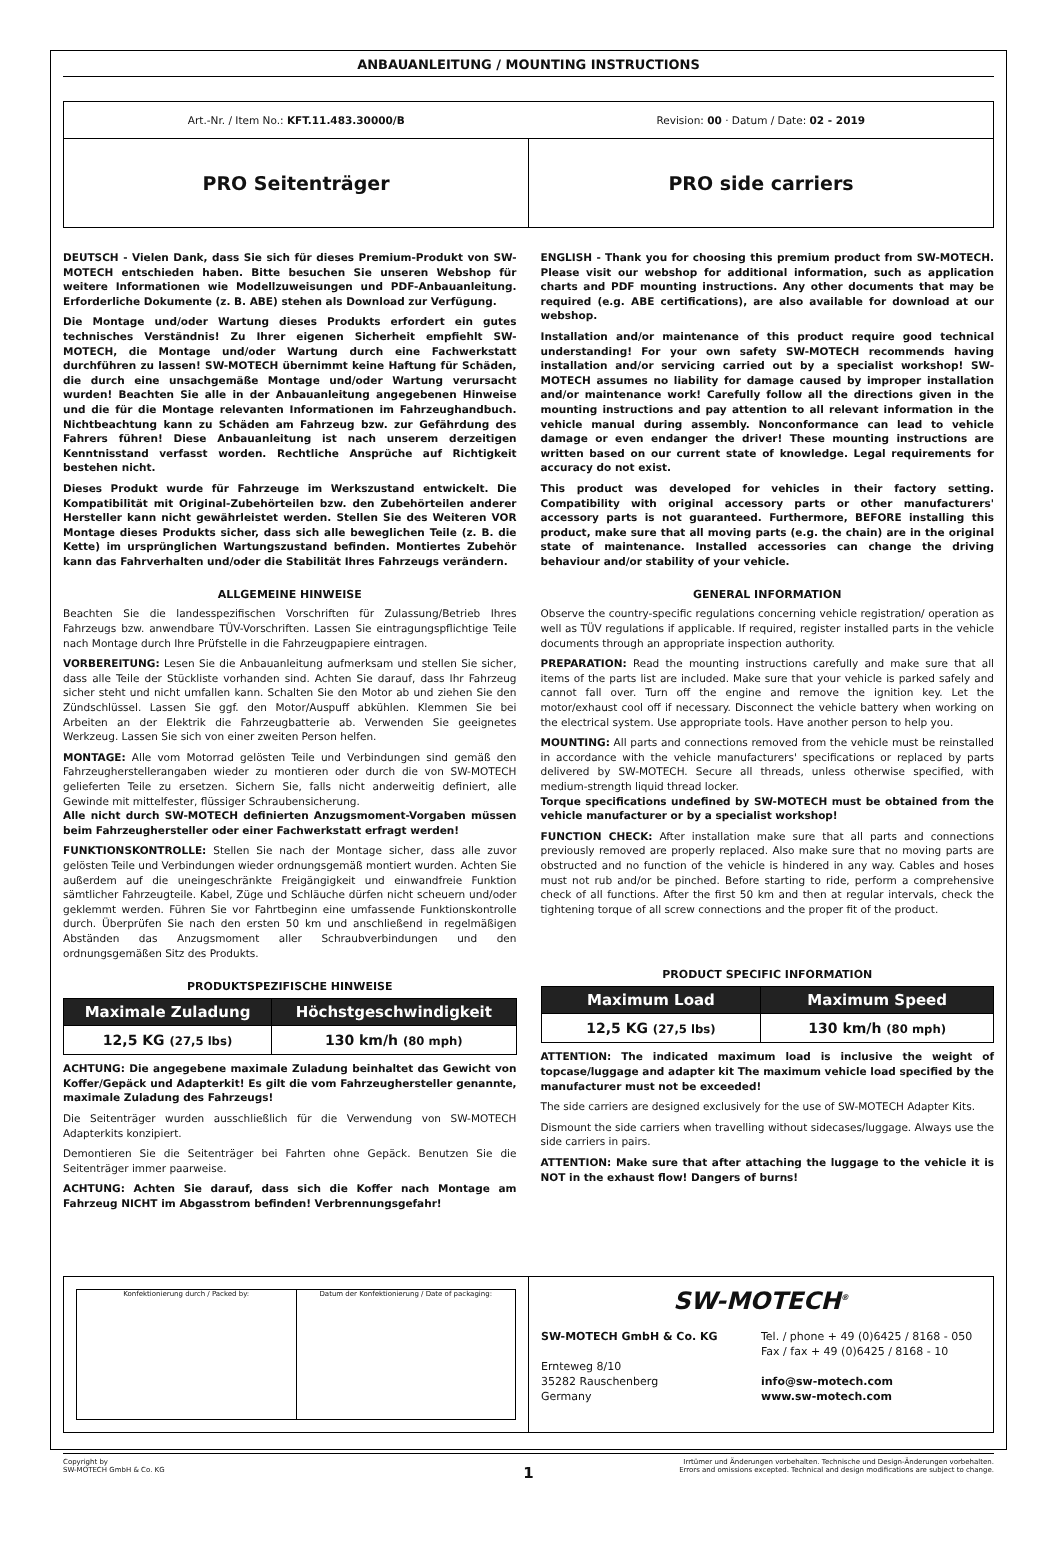ANBAUANLEITUNG / MOUNTING INSTRUCTIONS
Art.-Nr. / Item No.: KFT.11.483.30000/B
Revision: 00 · Datum / Date: 02 - 2019
PRO Seitenträger PRO side carriers
DEUTSCH - Vielen Dank, dass Sie sich für dieses Premium-Produkt von SW-MOTECH entschieden haben. Bitte besuchen Sie unseren Webshop für weitere Informationen wie Modellzuweisungen und PDF-Anbauanleitung. Erforderliche Dokumente (z. B. ABE) stehen als Download zur Verfügung.
Die Montage und/oder Wartung dieses Produkts erfordert ein gutes technisches Verständnis! Zu Ihrer eigenen Sicherheit empfiehlt SW-MOTECH, die Montage und/oder Wartung durch eine Fachwerkstatt durchführen zu lassen! SW-MOTECH übernimmt keine Haftung für Schäden, die durch eine unsachgemäße Montage und/oder Wartung verursacht wurden! Beachten Sie alle in der Anbauanleitung angegebenen Hinweise und die für die Montage relevanten Informationen im Fahrzeughandbuch. Nichtbeachtung kann zu Schäden am Fahrzeug bzw. zur Gefährdung des Fahrers führen! Diese Anbauanleitung ist nach unserem derzeitigen Kenntnisstand verfasst worden. Rechtliche Ansprüche auf Richtigkeit bestehen nicht.
Dieses Produkt wurde für Fahrzeuge im Werkszustand entwickelt. Die Kompatibilität mit Original-Zubehörteilen bzw. den Zubehörteilen anderer Hersteller kann nicht gewährleistet werden. Stellen Sie des Weiteren VOR Montage dieses Produkts sicher, dass sich alle beweglichen Teile (z. B. die Kette) im ursprünglichen Wartungszustand befinden. Montiertes Zubehör kann das Fahrverhalten und/oder die Stabilität Ihres Fahrzeugs verändern.
ALLGEMEINE HINWEISE
Beachten Sie die landesspezifischen Vorschriften für Zulassung/Betrieb Ihres Fahrzeugs bzw. anwendbare TÜV-Vorschriften. Lassen Sie eintragungspflichtige Teile nach Montage durch Ihre Prüfstelle in die Fahrzeugpapiere eintragen.
VORBEREITUNG: Lesen Sie die Anbauanleitung aufmerksam und stellen Sie sicher, dass alle Teile der Stückliste vorhanden sind. Achten Sie darauf, dass Ihr Fahrzeug sicher steht und nicht umfallen kann. Schalten Sie den Motor ab und ziehen Sie den Zündschlüssel. Lassen Sie ggf. den Motor/Auspuff abkühlen. Klemmen Sie bei Arbeiten an der Elektrik die Fahrzeugbatterie ab. Verwenden Sie geeignetes Werkzeug. Lassen Sie sich von einer zweiten Person helfen.
MONTAGE: Alle vom Motorrad gelösten Teile und Verbindungen sind gemäß den Fahrzeugherstellerangaben wieder zu montieren oder durch die von SW-MOTECH gelieferten Teile zu ersetzen. Sichern Sie, falls nicht anderweitig definiert, alle Gewinde mit mittelfester, flüssiger Schraubensicherung.
Alle nicht durch SW-MOTECH definierten Anzugsmoment-Vorgaben müssen beim Fahrzeughersteller oder einer Fachwerkstatt erfragt werden!
FUNKTIONSKONTROLLE: Stellen Sie nach der Montage sicher, dass alle zuvor gelösten Teile und Verbindungen wieder ordnungsgemäß montiert wurden. Achten Sie außerdem auf die uneingeschränkte Freigängigkeit und einwandfreie Funktion sämtlicher Fahrzeugteile. Kabel, Züge und Schläuche dürfen nicht scheuern und/oder geklemmt werden. Führen Sie vor Fahrtbeginn eine umfassende Funktionskontrolle durch. Überprüfen Sie nach den ersten 50 km und anschließend in regelmäßigen Abständen das Anzugsmoment aller Schraubverbindungen und den ordnungsgemäßen Sitz des Produkts.
PRODUKTSPEZIFISCHE HINWEISE
| Maximale Zuladung | Höchstgeschwindigkeit |
| --- | --- |
| 12,5 KG (27,5 lbs) | 130 km/h (80 mph) |
ACHTUNG: Die angegebene maximale Zuladung beinhaltet das Gewicht von Koffer/Gepäck und Adapterkit! Es gilt die vom Fahrzeughersteller genannte, maximale Zuladung des Fahrzeugs!
Die Seitenträger wurden ausschließlich für die Verwendung von SW-MOTECH Adapterkits konzipiert.
Demontieren Sie die Seitenträger bei Fahrten ohne Gepäck. Benutzen Sie die Seitenträger immer paarweise.
ACHTUNG: Achten Sie darauf, dass sich die Koffer nach Montage am Fahrzeug NICHT im Abgasstrom befinden! Verbrennungsgefahr!
ENGLISH - Thank you for choosing this premium product from SW-MOTECH. Please visit our webshop for additional information, such as application charts and PDF mounting instructions. Any other documents that may be required (e.g. ABE certifications), are also available for download at our webshop.
Installation and/or maintenance of this product require good technical understanding! For your own safety SW-MOTECH recommends having installation and/or servicing carried out by a specialist workshop! SW-MOTECH assumes no liability for damage caused by improper installation and/or maintenance work! Carefully follow all the directions given in the mounting instructions and pay attention to all relevant information in the vehicle manual during assembly. Nonconformance can lead to vehicle damage or even endanger the driver! These mounting instructions are written based on our current state of knowledge. Legal requirements for accuracy do not exist.
This product was developed for vehicles in their factory setting. Compatibility with original accessory parts or other manufacturers' accessory parts is not guaranteed. Furthermore, BEFORE installing this product, make sure that all moving parts (e.g. the chain) are in the original state of maintenance. Installed accessories can change the driving behaviour and/or stability of your vehicle.
GENERAL INFORMATION
Observe the country-specific regulations concerning vehicle registration/ operation as well as TÜV regulations if applicable. If required, register installed parts in the vehicle documents through an appropriate inspection authority.
PREPARATION: Read the mounting instructions carefully and make sure that all items of the parts list are included. Make sure that your vehicle is parked safely and cannot fall over. Turn off the engine and remove the ignition key. Let the motor/exhaust cool off if necessary. Disconnect the vehicle battery when working on the electrical system. Use appropriate tools. Have another person to help you.
MOUNTING: All parts and connections removed from the vehicle must be reinstalled in accordance with the vehicle manufacturers' specifications or replaced by parts delivered by SW-MOTECH. Secure all threads, unless otherwise specified, with medium-strength liquid thread locker.
Torque specifications undefined by SW-MOTECH must be obtained from the vehicle manufacturer or by a specialist workshop!
FUNCTION CHECK: After installation make sure that all parts and connections previously removed are properly replaced. Also make sure that no moving parts are obstructed and no function of the vehicle is hindered in any way. Cables and hoses must not rub and/or be pinched. Before starting to ride, perform a comprehensive check of all functions. After the first 50 km and then at regular intervals, check the tightening torque of all screw connections and the proper fit of the product.
PRODUCT SPECIFIC INFORMATION
| Maximum Load | Maximum Speed |
| --- | --- |
| 12,5 KG (27,5 lbs) | 130 km/h (80 mph) |
ATTENTION: The indicated maximum load is inclusive the weight of topcase/luggage and adapter kit The maximum vehicle load specified by the manufacturer must not be exceeded!
The side carriers are designed exclusively for the use of SW-MOTECH Adapter Kits.
Dismount the side carriers when travelling without sidecases/luggage. Always use the side carriers in pairs.
ATTENTION: Make sure that after attaching the luggage to the vehicle it is NOT in the exhaust flow! Dangers of burns!
Konfektionierung durch / Packed by:
Datum der Konfektionierung / Date of packaging:
SW-MOTECH<sup>®</sup>
SW-MOTECH GmbH & Co. KG
Ernteweg 8/10
35282 Rauschenberg
Germany
Tel. / phone + 49 (0)6425 / 8168 - 050
Fax / fax + 49 (0)6425 / 8168 - 10
info@sw-motech.com
www.sw-motech.com
Copyright by
SW-MOTECH GmbH & Co. KG
1
Irrtümer und Änderungen vorbehalten. Technische und Design-Änderungen vorbehalten.
Errors and omissions excepted. Technical and design modifications are subject to change.